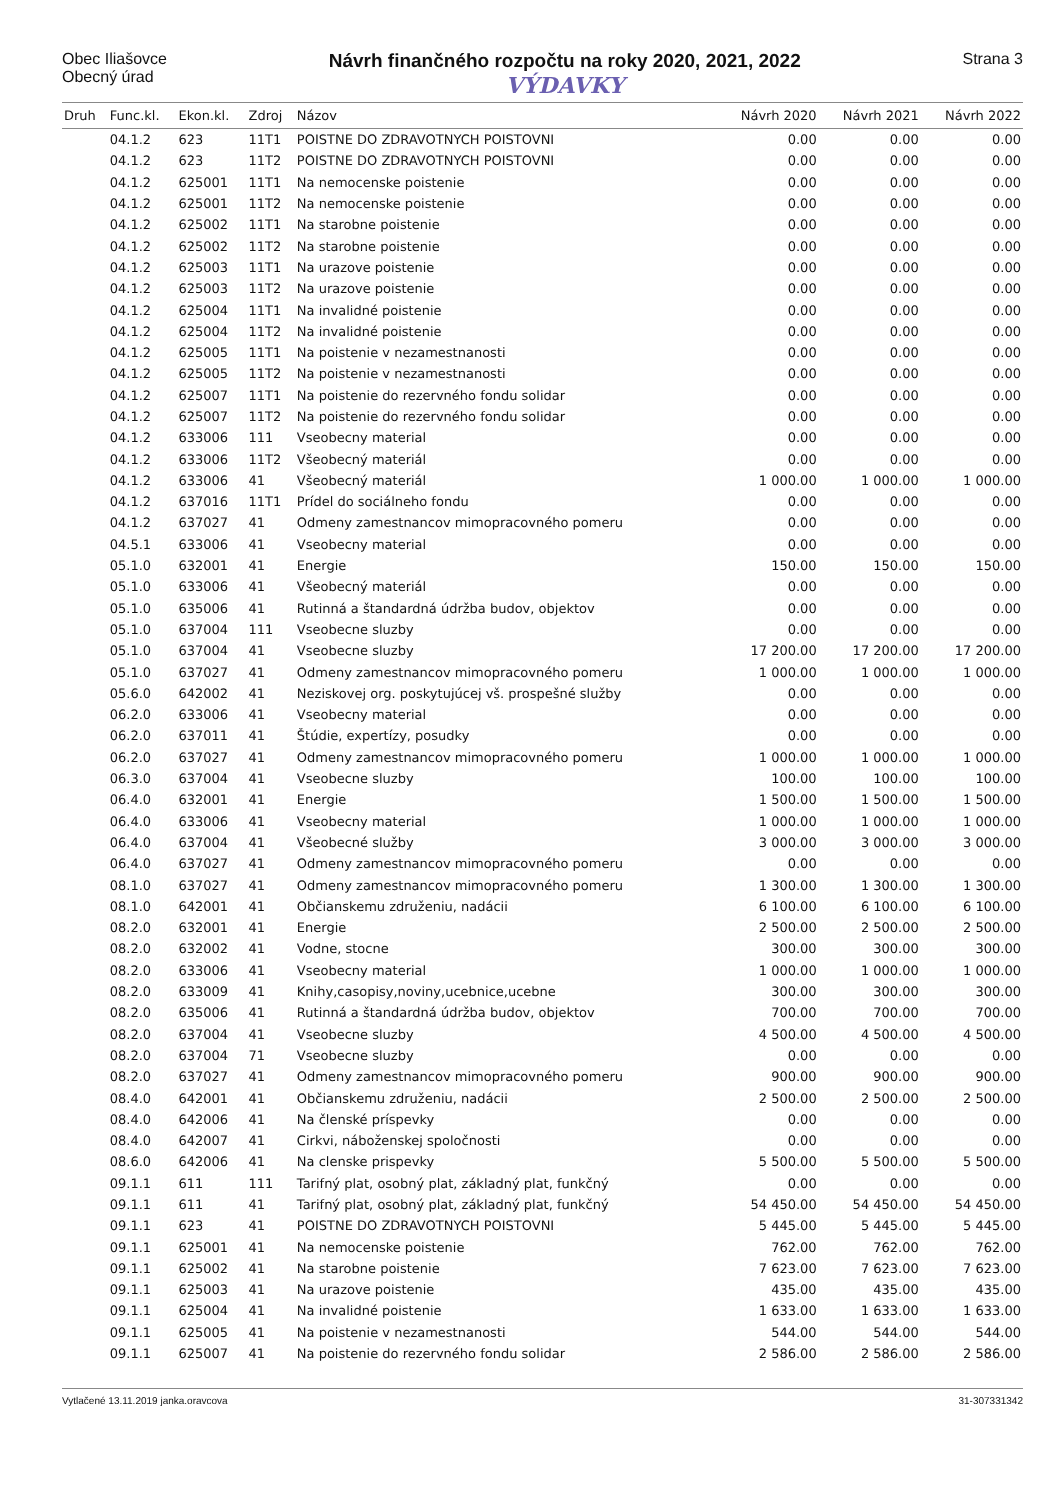Obec Iliašovce
Obecný úrad
Návrh finančného rozpočtu na roky 2020, 2021, 2022
VÝDAVKY
Strana 3
| Druh | Func.kl. | Ekon.kl. | Zdroj | Názov | Návrh 2020 | Návrh 2021 | Návrh 2022 |
| --- | --- | --- | --- | --- | --- | --- | --- |
| | 04.1.2 | 623 | 11T1 | POISTNE DO ZDRAVOTNYCH POISTOVNI | 0.00 | 0.00 | 0.00 |
| | 04.1.2 | 623 | 11T2 | POISTNE DO ZDRAVOTNYCH POISTOVNI | 0.00 | 0.00 | 0.00 |
| | 04.1.2 | 625001 | 11T1 | Na nemocenske poistenie | 0.00 | 0.00 | 0.00 |
| | 04.1.2 | 625001 | 11T2 | Na nemocenske poistenie | 0.00 | 0.00 | 0.00 |
| | 04.1.2 | 625002 | 11T1 | Na starobne poistenie | 0.00 | 0.00 | 0.00 |
| | 04.1.2 | 625002 | 11T2 | Na starobne poistenie | 0.00 | 0.00 | 0.00 |
| | 04.1.2 | 625003 | 11T1 | Na urazove poistenie | 0.00 | 0.00 | 0.00 |
| | 04.1.2 | 625003 | 11T2 | Na urazove poistenie | 0.00 | 0.00 | 0.00 |
| | 04.1.2 | 625004 | 11T1 | Na invalidné poistenie | 0.00 | 0.00 | 0.00 |
| | 04.1.2 | 625004 | 11T2 | Na invalidné poistenie | 0.00 | 0.00 | 0.00 |
| | 04.1.2 | 625005 | 11T1 | Na poistenie v nezamestnanosti | 0.00 | 0.00 | 0.00 |
| | 04.1.2 | 625005 | 11T2 | Na poistenie v nezamestnanosti | 0.00 | 0.00 | 0.00 |
| | 04.1.2 | 625007 | 11T1 | Na poistenie do rezervného fondu solidar | 0.00 | 0.00 | 0.00 |
| | 04.1.2 | 625007 | 11T2 | Na poistenie do rezervného fondu solidar | 0.00 | 0.00 | 0.00 |
| | 04.1.2 | 633006 | 111 | Vseobecny material | 0.00 | 0.00 | 0.00 |
| | 04.1.2 | 633006 | 11T2 | Všeobecný materiál | 0.00 | 0.00 | 0.00 |
| | 04.1.2 | 633006 | 41 | Všeobecný materiál | 1 000.00 | 1 000.00 | 1 000.00 |
| | 04.1.2 | 637016 | 11T1 | Prídel do sociálneho fondu | 0.00 | 0.00 | 0.00 |
| | 04.1.2 | 637027 | 41 | Odmeny zamestnancov mimopracovného pomeru | 0.00 | 0.00 | 0.00 |
| | 04.5.1 | 633006 | 41 | Vseobecny material | 0.00 | 0.00 | 0.00 |
| | 05.1.0 | 632001 | 41 | Energie | 150.00 | 150.00 | 150.00 |
| | 05.1.0 | 633006 | 41 | Všeobecný materiál | 0.00 | 0.00 | 0.00 |
| | 05.1.0 | 635006 | 41 | Rutinná a štandardná údržba budov, objektov | 0.00 | 0.00 | 0.00 |
| | 05.1.0 | 637004 | 111 | Vseobecne sluzby | 0.00 | 0.00 | 0.00 |
| | 05.1.0 | 637004 | 41 | Vseobecne sluzby | 17 200.00 | 17 200.00 | 17 200.00 |
| | 05.1.0 | 637027 | 41 | Odmeny zamestnancov mimopracovného pomeru | 1 000.00 | 1 000.00 | 1 000.00 |
| | 05.6.0 | 642002 | 41 | Neziskovej org. poskytujúcej vš. prospešné služby | 0.00 | 0.00 | 0.00 |
| | 06.2.0 | 633006 | 41 | Vseobecny material | 0.00 | 0.00 | 0.00 |
| | 06.2.0 | 637011 | 41 | Štúdie, expertízy, posudky | 0.00 | 0.00 | 0.00 |
| | 06.2.0 | 637027 | 41 | Odmeny zamestnancov mimopracovného pomeru | 1 000.00 | 1 000.00 | 1 000.00 |
| | 06.3.0 | 637004 | 41 | Vseobecne sluzby | 100.00 | 100.00 | 100.00 |
| | 06.4.0 | 632001 | 41 | Energie | 1 500.00 | 1 500.00 | 1 500.00 |
| | 06.4.0 | 633006 | 41 | Vseobecny material | 1 000.00 | 1 000.00 | 1 000.00 |
| | 06.4.0 | 637004 | 41 | Všeobecné služby | 3 000.00 | 3 000.00 | 3 000.00 |
| | 06.4.0 | 637027 | 41 | Odmeny zamestnancov mimopracovného pomeru | 0.00 | 0.00 | 0.00 |
| | 08.1.0 | 637027 | 41 | Odmeny zamestnancov mimopracovného pomeru | 1 300.00 | 1 300.00 | 1 300.00 |
| | 08.1.0 | 642001 | 41 | Občianskemu združeniu, nadácii | 6 100.00 | 6 100.00 | 6 100.00 |
| | 08.2.0 | 632001 | 41 | Energie | 2 500.00 | 2 500.00 | 2 500.00 |
| | 08.2.0 | 632002 | 41 | Vodne, stocne | 300.00 | 300.00 | 300.00 |
| | 08.2.0 | 633006 | 41 | Vseobecny material | 1 000.00 | 1 000.00 | 1 000.00 |
| | 08.2.0 | 633009 | 41 | Knihy,casopisy,noviny,ucebnice,ucebne | 300.00 | 300.00 | 300.00 |
| | 08.2.0 | 635006 | 41 | Rutinná a štandardná údržba budov, objektov | 700.00 | 700.00 | 700.00 |
| | 08.2.0 | 637004 | 41 | Vseobecne sluzby | 4 500.00 | 4 500.00 | 4 500.00 |
| | 08.2.0 | 637004 | 71 | Vseobecne sluzby | 0.00 | 0.00 | 0.00 |
| | 08.2.0 | 637027 | 41 | Odmeny zamestnancov mimopracovného pomeru | 900.00 | 900.00 | 900.00 |
| | 08.4.0 | 642001 | 41 | Občianskemu združeniu, nadácii | 2 500.00 | 2 500.00 | 2 500.00 |
| | 08.4.0 | 642006 | 41 | Na členské príspevky | 0.00 | 0.00 | 0.00 |
| | 08.4.0 | 642007 | 41 | Cirkvi, náboženskej spoločnosti | 0.00 | 0.00 | 0.00 |
| | 08.6.0 | 642006 | 41 | Na clenske prispevky | 5 500.00 | 5 500.00 | 5 500.00 |
| | 09.1.1 | 611 | 111 | Tarifný plat, osobný plat, základný plat, funkčný | 0.00 | 0.00 | 0.00 |
| | 09.1.1 | 611 | 41 | Tarifný plat, osobný plat, základný plat, funkčný | 54 450.00 | 54 450.00 | 54 450.00 |
| | 09.1.1 | 623 | 41 | POISTNE DO ZDRAVOTNYCH POISTOVNI | 5 445.00 | 5 445.00 | 5 445.00 |
| | 09.1.1 | 625001 | 41 | Na nemocenske poistenie | 762.00 | 762.00 | 762.00 |
| | 09.1.1 | 625002 | 41 | Na starobne poistenie | 7 623.00 | 7 623.00 | 7 623.00 |
| | 09.1.1 | 625003 | 41 | Na urazove poistenie | 435.00 | 435.00 | 435.00 |
| | 09.1.1 | 625004 | 41 | Na invalidné poistenie | 1 633.00 | 1 633.00 | 1 633.00 |
| | 09.1.1 | 625005 | 41 | Na poistenie v nezamestnanosti | 544.00 | 544.00 | 544.00 |
| | 09.1.1 | 625007 | 41 | Na poistenie do rezervného fondu solidar | 2 586.00 | 2 586.00 | 2 586.00 |
Vytlačené 13.11.2019 janka.oravcova 31-307331342